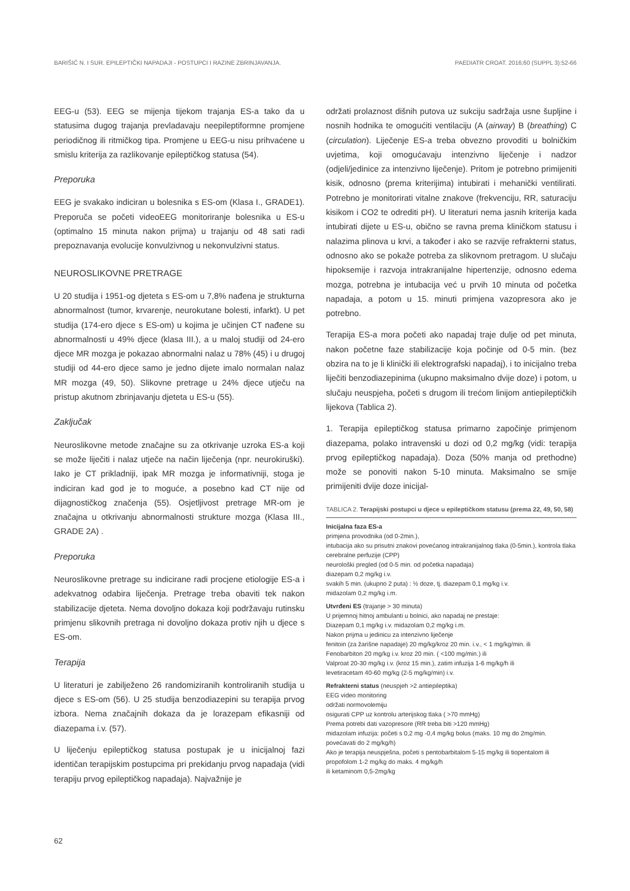BARIŠIĆ N. I SUR. EPILEPTIČKI NAPADAJI - POSTUPCI I RAZINE ZBRINJAVANJA. PAEDIATR CROAT. 2016;60 (SUPPL 3):52-66
EEG-u (53). EEG se mijenja tijekom trajanja ES-a tako da u statusima dugog trajanja prevladavaju neepileptiformne promjene periodičnog ili ritmičkog tipa. Promjene u EEG-u nisu prihvaćene u smislu kriterija za razlikovanje epileptičkog statusa (54).
Preporuka
EEG je svakako indiciran u bolesnika s ES-om (Klasa I., GRADE1). Preporuča se početi videoEEG monitoriranje bolesnika u ES-u (optimalno 15 minuta nakon prijma) u trajanju od 48 sati radi prepoznavanja evolucije konvulzivnog u nekonvulzivni status.
NEUROSLIKOVNE PRETRAGE
U 20 studija i 1951-og djeteta s ES-om u 7,8% nađena je strukturna abnormalnost (tumor, krvarenje, neurokutane bolesti, infarkt). U pet studija (174-ero djece s ES-om) u kojima je učinjen CT nađene su abnormalnosti u 49% djece (klasa III.), a u maloj studiji od 24-ero djece MR mozga je pokazao abnormalni nalaz u 78% (45) i u drugoj studiji od 44-ero djece samo je jedno dijete imalo normalan nalaz MR mozga (49, 50). Slikovne pretrage u 24% djece utječu na pristup akutnom zbrinjavanju djeteta u ES-u (55).
Zaključak
Neuroslikovne metode značajne su za otkrivanje uzroka ES-a koji se može liječiti i nalaz utječe na način liječenja (npr. neurokiruški). Iako je CT prikladniji, ipak MR mozga je informativniji, stoga je indiciran kad god je to moguće, a posebno kad CT nije od dijagnostičkog značenja (55). Osjetljivost pretrage MR-om je značajna u otkrivanju abnormalnosti strukture mozga (Klasa III., GRADE 2A) .
Preporuka
Neuroslikovne pretrage su indicirane radi procjene etiologije ES-a i adekvatnog odabira liječenja. Pretrage treba obaviti tek nakon stabilizacije djeteta. Nema dovoljno dokaza koji podržavaju rutinsku primjenu slikovnih pretraga ni dovoljno dokaza protiv njih u djece s ES-om.
Terapija
U literaturi je zabilježeno 26 randomiziranih kontroliranih studija u djece s ES-om (56). U 25 studija benzodiazepini su terapija prvog izbora. Nema značajnih dokaza da je lorazepam efikasniji od diazepama i.v. (57).
U liječenju epileptičkog statusa postupak je u inicijalnoj fazi identičan terapijskim postupcima pri prekidanju prvog napadaja (vidi terapiju prvog epileptičkog napadaja). Najvažnije je
održati prolaznost dišnih putova uz sukciju sadržaja usne šupljine i nosnih hodnika te omogućiti ventilaciju (A (airway) B (breathing) C (circulation). Liječenje ES-a treba obvezno provoditi u bolničkim uvjetima, koji omogućavaju intenzivno liječenje i nadzor (odjeli/jedinice za intenzivno liječenje). Pritom je potrebno primijeniti kisik, odnosno (prema kriterijima) intubirati i mehanički ventilirati. Potrebno je monitorirati vitalne znakove (frekvenciju, RR, saturaciju kisikom i CO2 te odrediti pH). U literaturi nema jasnih kriterija kada intubirati dijete u ES-u, obično se ravna prema kliničkom statusu i nalazima plinova u krvi, a također i ako se razvije refrakterni status, odnosno ako se pokaže potreba za slikovnom pretragom. U slučaju hipoksemije i razvoja intrakranijalne hipertenzije, odnosno edema mozga, potrebna je intubacija već u prvih 10 minuta od početka napadaja, a potom u 15. minuti primjena vazopresora ako je potrebno.
Terapija ES-a mora početi ako napadaj traje dulje od pet minuta, nakon početne faze stabilizacije koja počinje od 0-5 min. (bez obzira na to je li klinički ili elektrografski napadaj), i to inicijalno treba liječiti benzodiazepinima (ukupno maksimalno dvije doze) i potom, u slučaju neuspjeha, početi s drugom ili trećom linijom antiepileptičkih lijekova (Tablica 2).
1. Terapija epileptičkog statusa primarno započinje primjenom diazepama, polako intravenski u dozi od 0,2 mg/kg (vidi: terapija prvog epileptičkog napadaja). Doza (50% manja od prethodne) može se ponoviti nakon 5-10 minuta. Maksimalno se smije primijeniti dvije doze inicijal-
TABLICA 2. Terapijski postupci u djece u epileptičkom statusu (prema 22, 49, 50, 58)
| Inicijalna faza ES-a primjena provodnika (od 0-2min.), intubacija ako su prisutni znakovi povećanog intrakranijalnog tlaka (0-5min.), kontrola tlaka cerebralne perfuzije (CPP) neurološki pregled (od 0-5 min. od početka napadaja) diazepam 0,2 mg/kg i.v. svakih 5 min. (ukupno 2 puta) : ½ doze, tj. diazepam 0,1 mg/kg i.v. midazolam 0,2 mg/kg i.m. |
| Utvrđeni ES (trajanje > 30 minuta) U prijemnoj hitnoj ambulanti u bolnici, ako napadaj ne prestaje: Diazepam 0,1 mg/kg i.v. midazolam 0,2 mg/kg i.m. Nakon prijma u jedinicu za intenzivno liječenje fenitoin (za žarišne napadaje) 20 mg/kg/kroz 20 min. i.v., < 1 mg/kg/min. ili Fenobarbiton 20 mg/kg i.v. kroz 20 min. ( <100 mg/min.) ili Valproat 20-30 mg/kg i.v. (kroz 15 min.), zatim infuzija 1-6 mg/kg/h ili levetiracetam 40-60 mg/kg (2-5 mg/kg/min) i.v. |
| Refrakterni status (neuspjeh >2 antiepileptika) EEG video monitoring održati normovolemiju osigurati CPP uz kontrolu arterijskog tlaka ( >70 mmHg) Prema potrebi dati vazopresore (RR treba biti >120 mmHg) midazolam infuzija: početi s 0,2 mg -0,4 mg/kg bolus (maks. 10 mg do 2mg/min. povećavati do 2 mg/kg/h) Ako je terapija neuspješna, početi s pentobarbitalom 5-15 mg/kg ili tiopentalom ili propofolom 1-2 mg/kg do maks. 4 mg/kg/h ili ketaminom 0,5-2mg/kg |
62